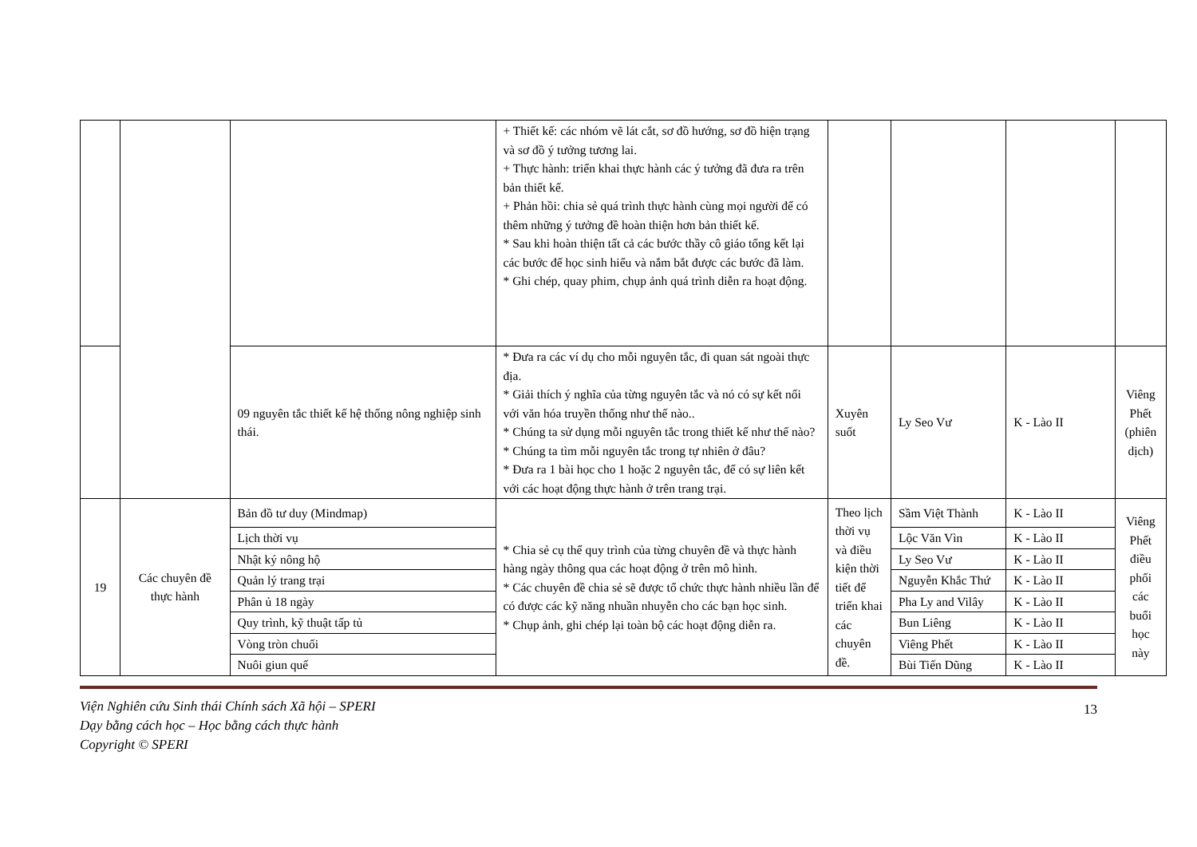| | | | + Thiết kế: các nhóm vẽ lát cắt, sơ đồ hướng, sơ đồ hiện trạng và sơ đồ ý tưởng tương lai. + Thực hành: triển khai thực hành các ý tưởng đã đưa ra trên bản thiết kế. + Phản hồi: chia sẻ quá trình thực hành cùng mọi người để có thêm những ý tưởng đề hoàn thiện hơn bản thiết kế. * Sau khi hoàn thiện tất cả các bước thầy cô giáo tổng kết lại các bước để học sinh hiểu và nắm bắt được các bước đã làm. * Ghi chép, quay phim, chụp ảnh quá trình diễn ra hoạt động. | | | | |
| | | 09 nguyên tắc thiết kế hệ thống nông nghiệp sinh thái. | * Đưa ra các ví dụ cho mỗi nguyên tắc, đi quan sát ngoài thực địa. * Giải thích ý nghĩa của từng nguyên tắc và nó có sự kết nối với văn hóa truyền thống như thế nào.. * Chúng ta sử dụng mỗi nguyên tắc trong thiết kế như thế nào? * Chúng ta tìm mỗi nguyên tắc trong tự nhiên ở đâu? * Đưa ra 1 bài học cho 1 hoặc 2 nguyên tắc, để có sự liên kết với các hoạt động thực hành ở trên trang trại. | Xuyên suốt | Ly Seo Vư | K - Lào II | Viêng Phết (phiên dịch) |
| 19 | Các chuyên đề thực hành | Bản đồ tư duy (Mindmap) | * Chia sẻ cụ thể quy trình của từng chuyên đề và thực hành hàng ngày thông qua các hoạt động ở trên mô hình. * Các chuyên đề chia sẻ sẽ được tổ chức thực hành nhiều lần để có được các kỹ năng nhuần nhuyễn cho các bạn học sinh. * Chụp ảnh, ghi chép lại toàn bộ các hoạt động diễn ra. | Theo lịch thời vụ và điều kiện thời tiết để triển khai các chuyên đề. | Sầm Việt Thành | K - Lào II | Viêng Phết điều phối các buổi học này |
| | | Lịch thời vụ | | | Lộc Văn Vìn | K - Lào II | |
| | | Nhật ký nông hộ | | | Ly Seo Vư | K - Lào II | |
| | | Quản lý trang trại | | | Nguyễn Khắc Thứ | K - Lào II | |
| | | Phân ủ 18 ngày | | | Pha Ly and Vilây | K - Lào II | |
| | | Quy trình, kỹ thuật tấp tủ | | | Bun Liêng | K - Lào II | |
| | | Vòng tròn chuối | | | Viêng Phết | K - Lào II | |
| | | Nuôi giun quế | | | Bùi Tiến Dũng | K - Lào II | |
Viện Nghiên cứu Sinh thái Chính sách Xã hội – SPERI
Dạy bằng cách học – Học bằng cách thực hành
Copyright © SPERI
13